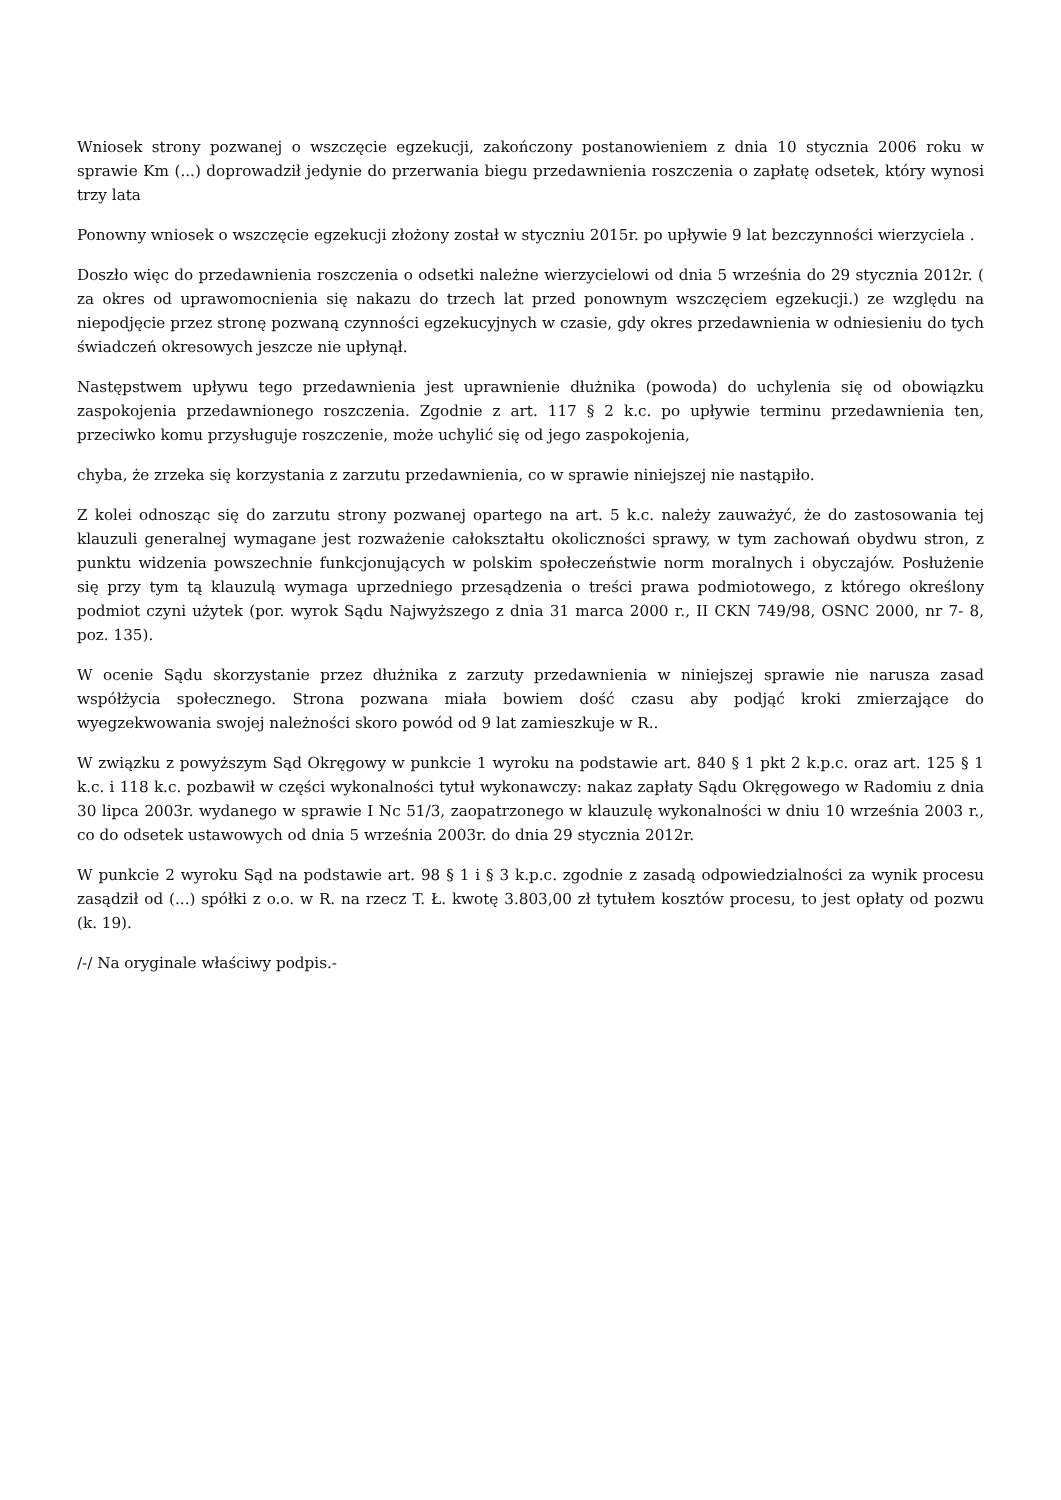Wniosek strony pozwanej o wszczęcie egzekucji, zakończony postanowieniem z dnia 10 stycznia 2006 roku w sprawie Km (...) doprowadził jedynie do przerwania biegu przedawnienia roszczenia o zapłatę odsetek, który wynosi trzy lata
Ponowny wniosek o wszczęcie egzekucji złożony został w styczniu 2015r. po upływie 9 lat bezczynności wierzyciela .
Doszło więc do przedawnienia roszczenia o odsetki należne wierzycielowi od dnia 5 września do 29 stycznia 2012r. ( za okres od uprawomocnienia się nakazu do trzech lat przed ponownym wszczęciem egzekucji.) ze względu na niepodjęcie przez stronę pozwaną czynności egzekucyjnych w czasie, gdy okres przedawnienia w odniesieniu do tych świadczeń okresowych jeszcze nie upłynął.
Następstwem upływu tego przedawnienia jest uprawnienie dłużnika (powoda) do uchylenia się od obowiązku zaspokojenia przedawnionego roszczenia. Zgodnie z art. 117 § 2 k.c. po upływie terminu przedawnienia ten, przeciwko komu przysługuje roszczenie, może uchylić się od jego zaspokojenia,
chyba, że zrzeka się korzystania z zarzutu przedawnienia, co w sprawie niniejszej nie nastąpiło.
Z kolei odnosząc się do zarzutu strony pozwanej opartego na art. 5 k.c. należy zauważyć, że do zastosowania tej klauzuli generalnej wymagane jest rozważenie całokształtu okoliczności sprawy, w tym zachowań obydwu stron, z punktu widzenia powszechnie funkcjonujących w polskim społeczeństwie norm moralnych i obyczajów. Posłużenie się przy tym tą klauzulą wymaga uprzedniego przesądzenia o treści prawa podmiotowego, z którego określony podmiot czyni użytek (por. wyrok Sądu Najwyższego z dnia 31 marca 2000 r., II CKN 749/98, OSNC 2000, nr 7- 8, poz. 135).
W ocenie Sądu skorzystanie przez dłużnika z zarzuty przedawnienia w niniejszej sprawie nie narusza zasad współżycia społecznego. Strona pozwana miała bowiem dość czasu aby podjąć kroki zmierzające do wyegzekwowania swojej należności skoro powód od 9 lat zamieszkuje w R..
W związku z powyższym Sąd Okręgowy w punkcie 1 wyroku na podstawie art. 840 § 1 pkt 2 k.p.c. oraz art. 125 § 1 k.c. i 118 k.c. pozbawił w części wykonalności tytuł wykonawczy: nakaz zapłaty Sądu Okręgowego w Radomiu z dnia 30 lipca 2003r. wydanego w sprawie I Nc 51/3, zaopatrzonego w klauzulę wykonalności w dniu 10 września 2003 r., co do odsetek ustawowych od dnia 5 września 2003r. do dnia 29 stycznia 2012r.
W punkcie 2 wyroku Sąd na podstawie art. 98 § 1 i § 3 k.p.c. zgodnie z zasadą odpowiedzialności za wynik procesu zasądził od (...) spółki z o.o. w R. na rzecz T. Ł. kwotę 3.803,00 zł tytułem kosztów procesu, to jest opłaty od pozwu (k. 19).
/-/ Na oryginale właściwy podpis.-